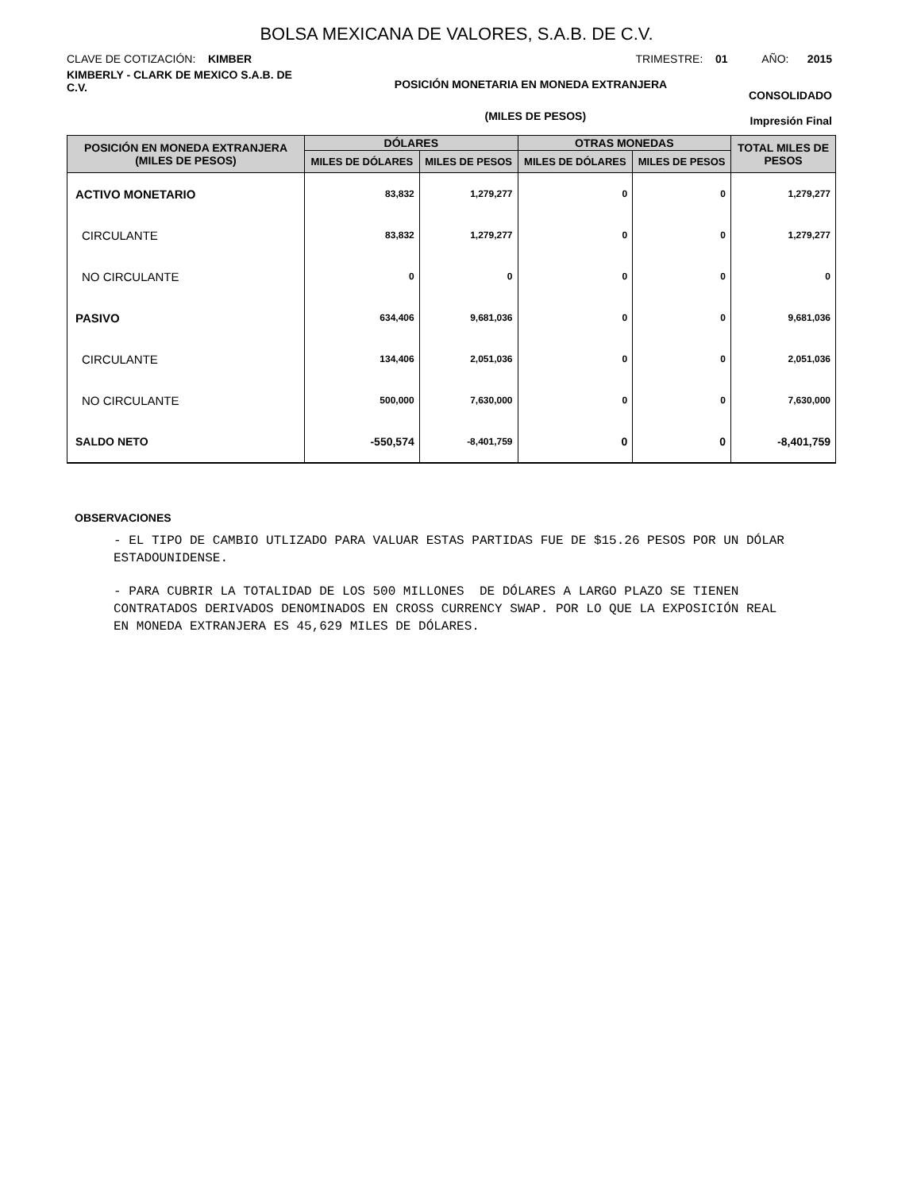BOLSA MEXICANA DE VALORES, S.A.B. DE C.V.
CLAVE DE COTIZACIÓN: KIMBER TRIMESTRE: 01 AÑO: 2015
KIMBERLY - CLARK DE MEXICO S.A.B. DE C.V.
POSICIÓN MONETARIA EN MONEDA EXTRANJERA
CONSOLIDADO
(MILES DE PESOS)
Impresión Final
| POSICIÓN EN MONEDA EXTRANJERA (MILES DE PESOS) | DÓLARES | | OTRAS MONEDAS | | TOTAL MILES DE PESOS |
| --- | --- | --- | --- | --- | --- |
| | MILES DE DÓLARES | MILES DE PESOS | MILES DE DÓLARES | MILES DE PESOS | |
| ACTIVO MONETARIO | 83,832 | 1,279,277 | 0 | 0 | 1,279,277 |
| CIRCULANTE | 83,832 | 1,279,277 | 0 | 0 | 1,279,277 |
| NO CIRCULANTE | 0 | 0 | 0 | 0 | 0 |
| PASIVO | 634,406 | 9,681,036 | 0 | 0 | 9,681,036 |
| CIRCULANTE | 134,406 | 2,051,036 | 0 | 0 | 2,051,036 |
| NO CIRCULANTE | 500,000 | 7,630,000 | 0 | 0 | 7,630,000 |
| SALDO NETO | -550,574 | -8,401,759 | 0 | 0 | -8,401,759 |
OBSERVACIONES
- EL TIPO DE CAMBIO UTLIZADO PARA VALUAR ESTAS PARTIDAS FUE DE $15.26 PESOS POR UN DÓLAR ESTADOUNIDENSE.
- PARA CUBRIR LA TOTALIDAD DE LOS 500 MILLONES DE DÓLARES A LARGO PLAZO SE TIENEN CONTRATADOS DERIVADOS DENOMINADOS EN CROSS CURRENCY SWAP. POR LO QUE LA EXPOSICIÓN REAL EN MONEDA EXTRANJERA ES 45,629 MILES DE DÓLARES.